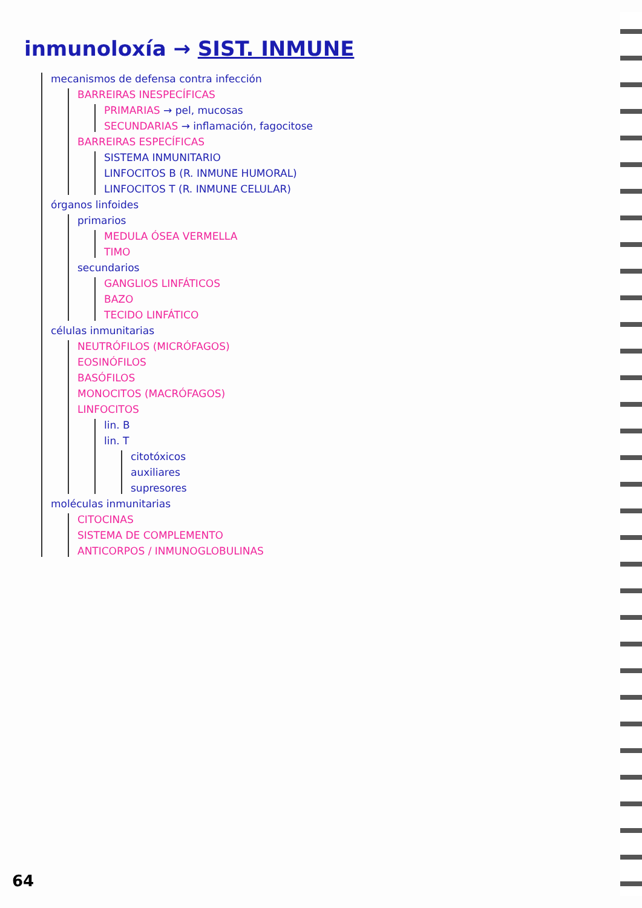inmunoloxía → SIST. INMUNE
mecanismos de defensa contra infección
BARREIRAS INESPECÍFICAS
PRIMARIAS → pel, mucosas
SECUNDARIAS → inflamación, fagocitose
BARREIRAS ESPECÍFICAS
SISTEMA INMUNITARIO
LINFOCITOS B (R. INMUNE HUMORAL)
LINFOCITOS T (R. INMUNE CELULAR)
órganos linfoides
primarios
MEDULA ÓSEA VERMELLA
TIMO
secundarios
GANGLIOS LINFÁTICOS
BAZO
TECIDO LINFÁTICO
células inmunitarias
NEUTRÓFILOS (MICRÓFAGOS)
EOSINÓFILOS
BASÓFILOS
MONOCITOS (MACRÓFAGOS)
LINFOCITOS
lin. B
lin. T
citotóxicos
auxiliares
supresores
moléculas inmunitarias
CITOCINAS
SISTEMA DE COMPLEMENTO
ANTICORPOS / INMUNOGLOBULINAS
64